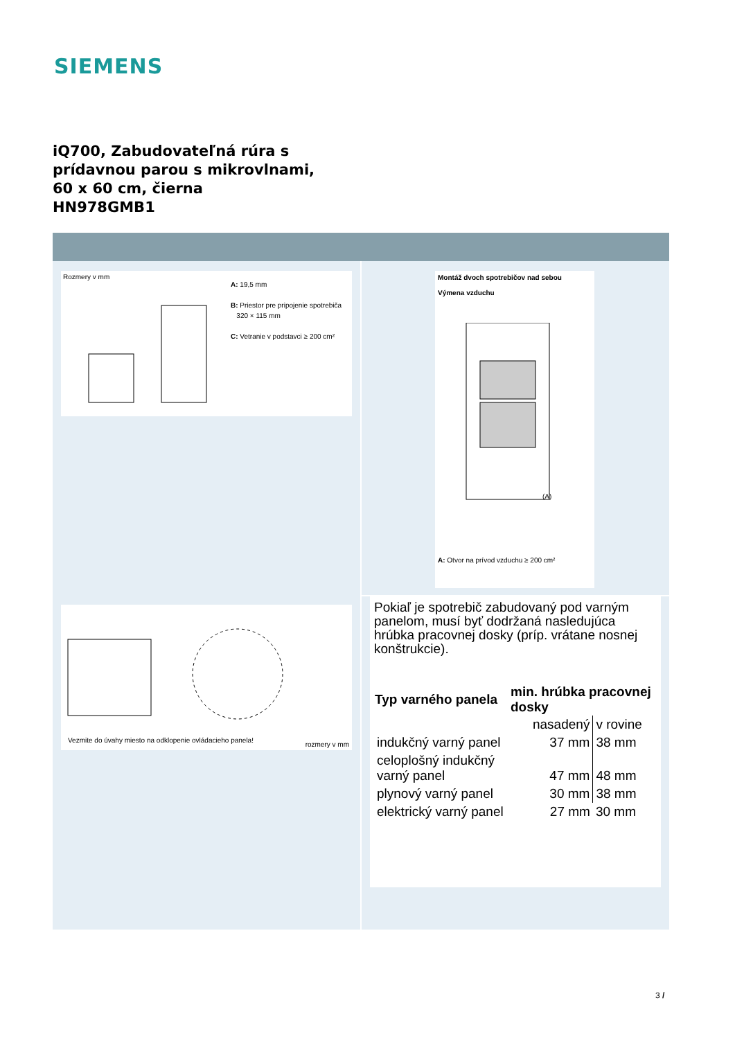SIEMENS
iQ700, Zabudovateľná rúra s
prídavnou parou s mikrovlnami,
60 x 60 cm, čierna
HN978GMB1
Rozmery v mm
A: 19,5 mm
B: Priestor pre pripojenie spotrebiča
320 × 115 mm
C: Vetranie v podstavci ≥ 200 cm²
Vezmite do úvahy miesto na odklopenie ovládacieho panela!
rozmery v mm
Montáž dvoch spotrebičov nad sebou
Výmena vzduchu
(A)
A: Otvor na prívod vzduchu ≥ 200 cm²
Pokiaľ je spotrebič zabudovaný pod varným panelom, musí byť dodržaná nasledujúca hrúbka pracovnej dosky (príp. vrátane nosnej konštrukcie).
| Typ varného panela | min. hrúbka pracovnej dosky | |
| --- | --- | --- |
| | nasadený | v rovine |
| indukčný varný panel | 37 mm | 38 mm |
| celoplošný indukčný varný panel | 47 mm | 48 mm |
| plynový varný panel | 30 mm | 38 mm |
| elektrický varný panel | 27 mm | 30 mm |
3 /